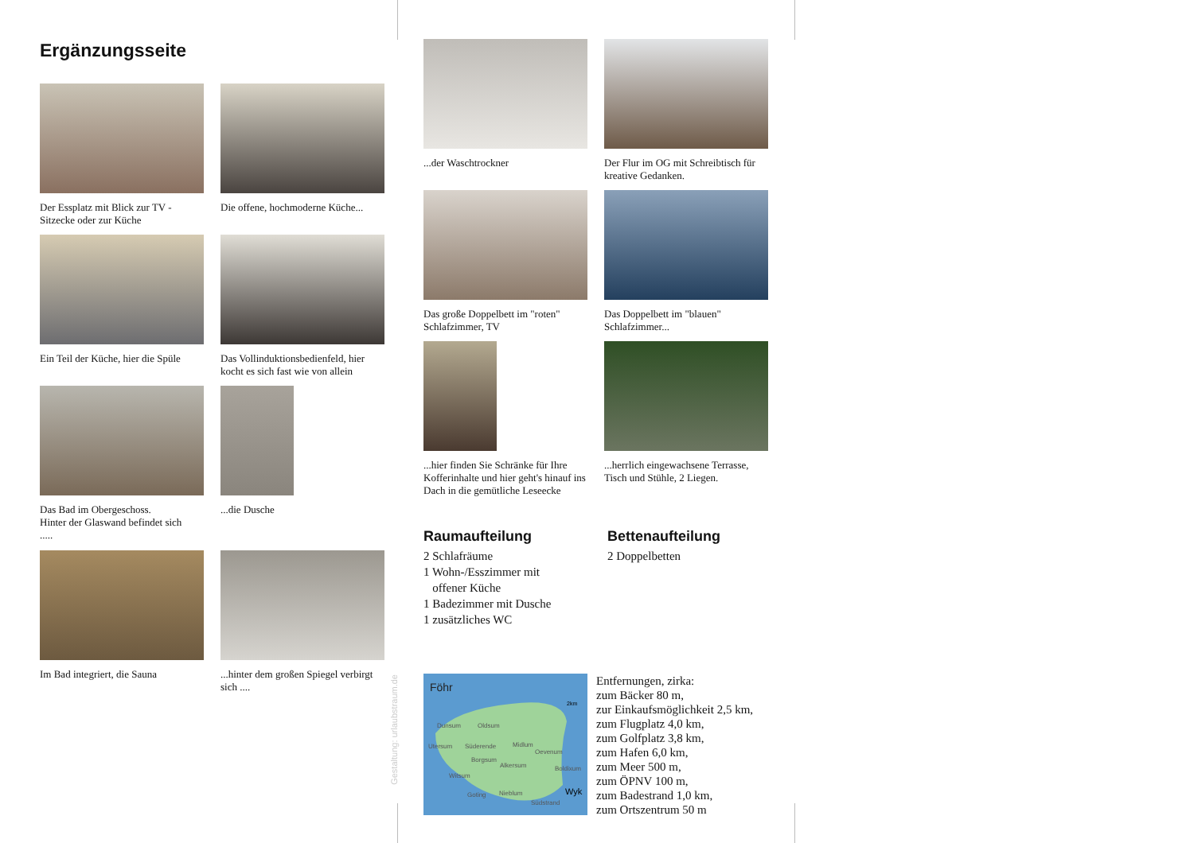Ergänzungsseite
Der Essplatz mit Blick zur TV - Sitzecke oder zur Küche
Die offene, hochmoderne Küche...
Ein Teil der Küche, hier die Spüle
Das Vollinduktionsbedienfeld, hier kocht es sich fast wie von allein
Das Bad im Obergeschoss.
Hinter der Glaswand befindet sich
.....
...die Dusche
Im Bad integriert, die Sauna
...hinter dem großen Spiegel verbirgt sich ....
Gestaltung: urlaubstraum.de
...der Waschtrockner
Der Flur im OG mit Schreibtisch für kreative Gedanken.
Das große Doppelbett im "roten" Schlafzimmer, TV
Das Doppelbett im "blauen" Schlafzimmer...
...hier finden Sie Schränke für Ihre Kofferinhalte und hier geht's hinauf ins Dach in die gemütliche Leseecke
...herrlich eingewachsene Terrasse, Tisch und Stühle, 2 Liegen.
Raumaufteilung
2 Schlafräume
1 Wohn-/Esszimmer mit
offener Küche
1 Badezimmer mit Dusche
1 zusätzliches WC
Bettenaufteilung
2 Doppelbetten
Föhr
2km
Dunsum
Oldsum
Utersum
Süderende
Midlum
Oevenum
Borgsum
Alkersum
Boldixum
Witsum
Goting
Nieblum
Südstrand
Wyk
Entfernungen, zirka:
zum Bäcker 80 m,
zur Einkaufsmöglichkeit 2,5 km,
zum Flugplatz 4,0 km,
zum Golfplatz 3,8 km,
zum Hafen 6,0 km,
zum Meer 500 m,
zum ÖPNV 100 m,
zum Badestrand 1,0 km,
zum Ortszentrum 50 m